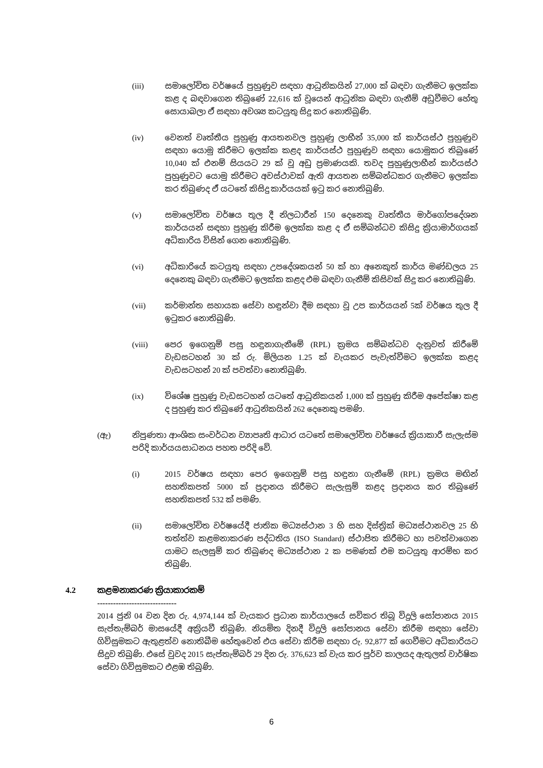(iii) සමාලෝචිත වර්ෂයේ පුහුණුව සඳහා ආධුනිකයින් 27,000 ක් බඳවා ගැනීමට ඉලක්ක කළ ද බඳවාගෙන තිබුණේ 22,616 ක් වූයෙන් ආධුනික බඳවා ගැනීම් අඩුවීමට හේතු සොයාබලා ඒ සඳහා අවශ්‍ය කටයුතු සිදු කර නොතිබුණි.
(iv) වෙනත් වෘත්තීය පුහුණු ආයතනවල පුහුණු ලාභීන් 35,000 ක් කාර්යස්ථ පුහුණුව සඳහා යොමු කිරීමට ඉලක්ක කළද කාර්යස්ථ පුහුණුව සඳහා යොමුකර තිබුණේ 10,040 ක් එනම් සියයට 29 ක් වූ අඩු ප්‍රමාණයකි. තවද පුහුණුලාභීන් කාර්යස්ථ පුහුණුවට යොමු කිරීමට අවස්ථාවක් ඇති ආයතන සම්බන්ධකර ගැනීමට ඉලක්ක කර තිබුණද ඒ යටතේ කිසිදු කාර්යයක් ඉටු කර නොතිබුණි.
(v) සමාලෝචිත වර්ෂය තුල දී නිලධාරීන් 150 දෙනෙකු වෘත්තීය මාර්ගෝපදේශන කාර්යයන් සඳහා පුහුණු කිරීම ඉලක්ක කළ ද ඒ සම්බන්ධව කිසිදු ක්‍රියාමාර්ගයක් අධිකාරිය විසින් ගෙන නොතිබුණි.
(vi) අධිකාරියේ කටයුතු සඳහා උපදේශකයන් 50 ක් හා අනෙකුත් කාර්ය මණ්ඩලය 25 දෙනෙකු බඳවා ගැනීමට ඉලක්ක කළද එම බඳවා ගැනීම් කිසිවක් සිදු කර නොතිබුණි.
(vii) කර්මාන්ත සහායක සේවා හඳුන්වා දීම සඳහා වූ උප කාර්යයන් 5ක් වර්ෂය තුල දී ඉටුකර නොතිබුණි.
(viii) පෙර ඉගෙනුම් පසු හඳුනාගැනීමේ (RPL) ක්‍රමය සම්බන්ධව දැනුවත් කිරීමේ වැඩසටහන් 30 ක් රු. මිලියන 1.25 ක් වැයකර පැවැත්වීමට ඉලක්ක කළද වැඩසටහන් 20 ක් පවත්වා නොතිබුණි.
(ix) විශේෂ පුහුණු වැඩසටහන් යටතේ ආධුනිකයන් 1,000 ක් පුහුණු කිරීම අපේක්ෂා කළ ද පුහුණු කර තිබුණේ ආධුනිකයින් 262 දෙනෙකු පමණි.
(ඇ) නිපුණතා ආංශික සංවර්ධන ව්‍යාපෘති ආධාර යටතේ සමාලෝචිත වර්ෂයේ ක්‍රියාකාරී සැලැස්ම පරිදි කාර්යයසාධනය පහත පරිදි වේ.
(i) 2015 වර්ෂය සඳහා පෙර ඉගෙනුම් පසු හඳුනා ගැනීමේ (RPL) ක්‍රමය මඟින් සහතිකපත් 5000 ක් ප්‍රදානය කිරීමට සැලැසුම් කළද ප්‍රදානය කර තිබුණේ සහතිකපත් 532 ක් පමණි.
(ii) සමාලෝචිත වර්ෂයේදී ජාතික මධ්‍යස්ථාන 3 හි සහ දිස්ත්‍රික් මධ්‍යස්ථානවල 25 හි තත්ත්ව කළමනාකරණ පද්ධතිය (ISO Standard) ස්ථාපිත කිරීමට හා පවත්වාගෙන යාමට සැලසුම් කර තිබුණද මධ්‍යස්ථාන 2 ක පමණක් එම කටයුතු ආරම්භ කර තිබුණි.
4.2 කළමනාකරණ ක්‍රියාකාරකම්
------------------------------
2014 ජුනි 04 වන දින රු. 4,974,144 ක් වැයකර ප්‍රධාන කාර්යාලයේ සවිකර තිබූ විදුලි සෝපානය 2015 සැප්තැම්බර් මාසයේදී අක්‍රියවී තිබුණි. නියමිත දිනදී විදුලි සෝපානය සේවා කිරීම සඳහා සේවා ගිවිසුමකට ඇතුළත්ව නොතිබීම හේතුවෙන් එය සේවා කිරීම සඳහා රු. 92,877 ක් ගෙවීමට අධිකාරියට සිදුව තිබුණි. එසේ වුවද 2015 සැප්තැම්බර් 29 දින රු. 376,623 ක් වැය කර පූර්ව කාලයද ඇතුලත් වාර්ෂික සේවා ගිවිසුමකට එළඹ තිබුණි.
6